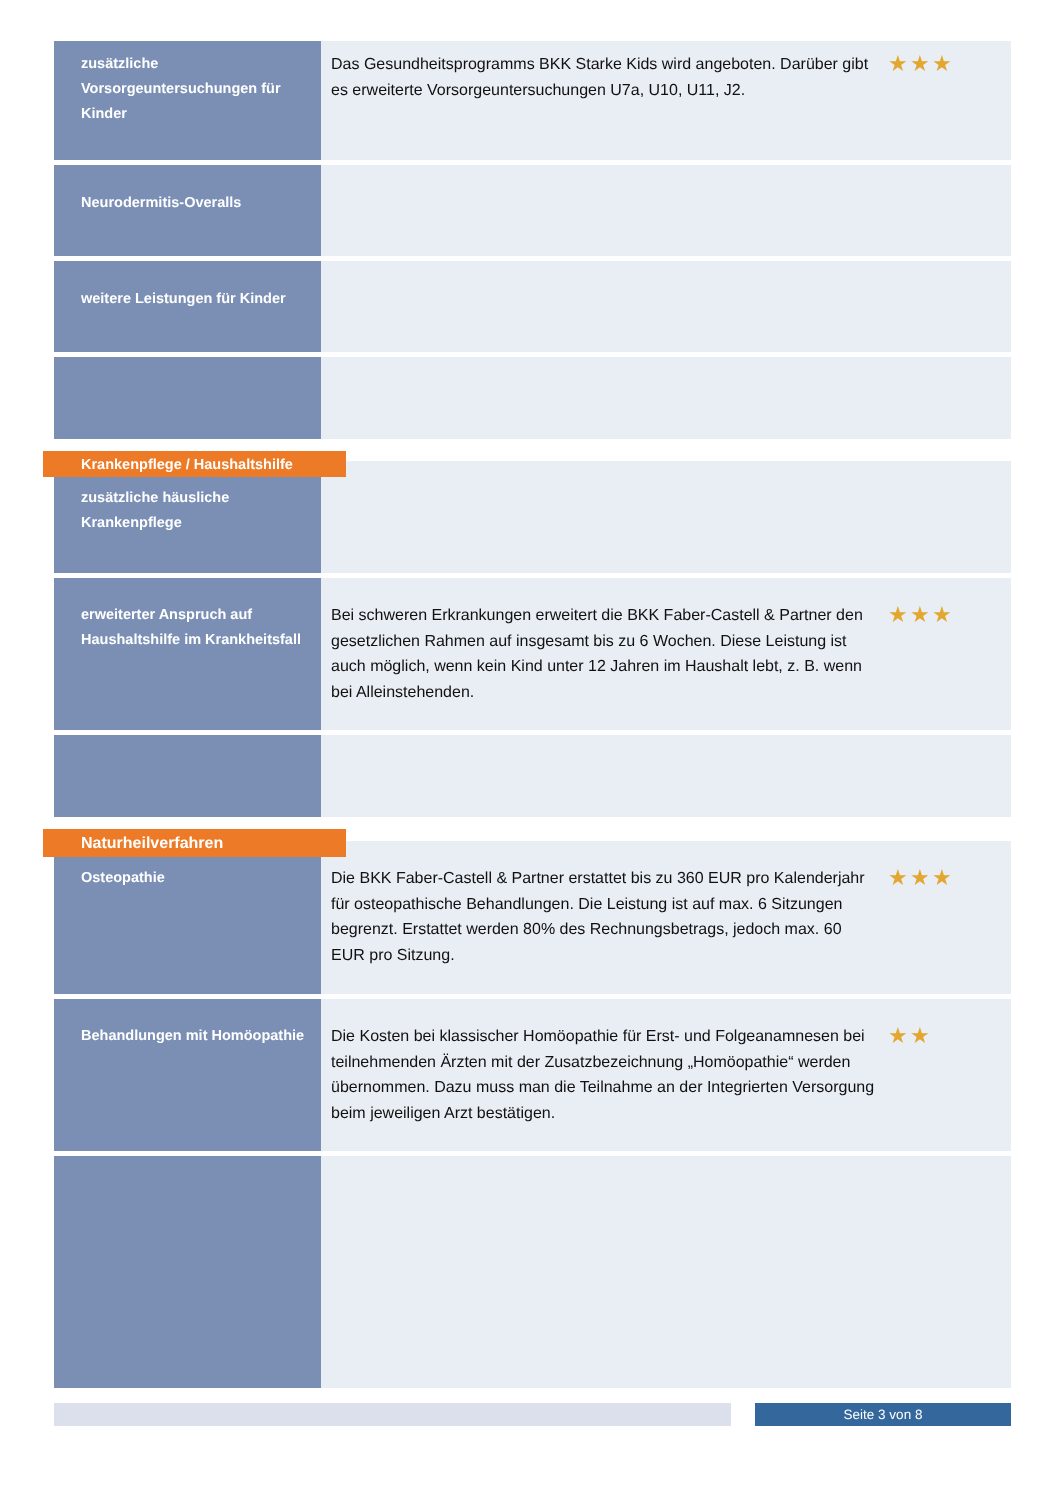zusätzliche Vorsorgeuntersuchungen für Kinder
Das Gesundheitsprogramms BKK Starke Kids wird angeboten. Darüber gibt es erweiterte Vorsorgeuntersuchungen U7a, U10, U11, J2.
★★★
Neurodermitis-Overalls
weitere Leistungen für Kinder
Krankenpflege / Haushaltshilfe
zusätzliche häusliche Krankenpflege
erweiterter Anspruch auf Haushaltshilfe im Krankheitsfall
Bei schweren Erkrankungen erweitert die BKK Faber-Castell & Partner den gesetzlichen Rahmen auf insgesamt bis zu 6 Wochen. Diese Leistung ist auch möglich, wenn kein Kind unter 12 Jahren im Haushalt lebt, z. B. wenn bei Alleinstehenden.
★★★
Naturheilverfahren
Osteopathie
Die BKK Faber-Castell & Partner erstattet bis zu 360 EUR pro Kalenderjahr für osteopathische Behandlungen. Die Leistung ist auf max. 6 Sitzungen begrenzt. Erstattet werden 80% des Rechnungsbetrags, jedoch max. 60 EUR pro Sitzung.
★★★
Behandlungen mit Homöopathie
Die Kosten bei klassischer Homöopathie für Erst- und Folgeanamnesen bei teilnehmenden Ärzten mit der Zusatzbezeichnung „Homöopathie“ werden übernommen. Dazu muss man die Teilnahme an der Integrierten Versorgung beim jeweiligen Arzt bestätigen.
★★
Seite 3 von 8